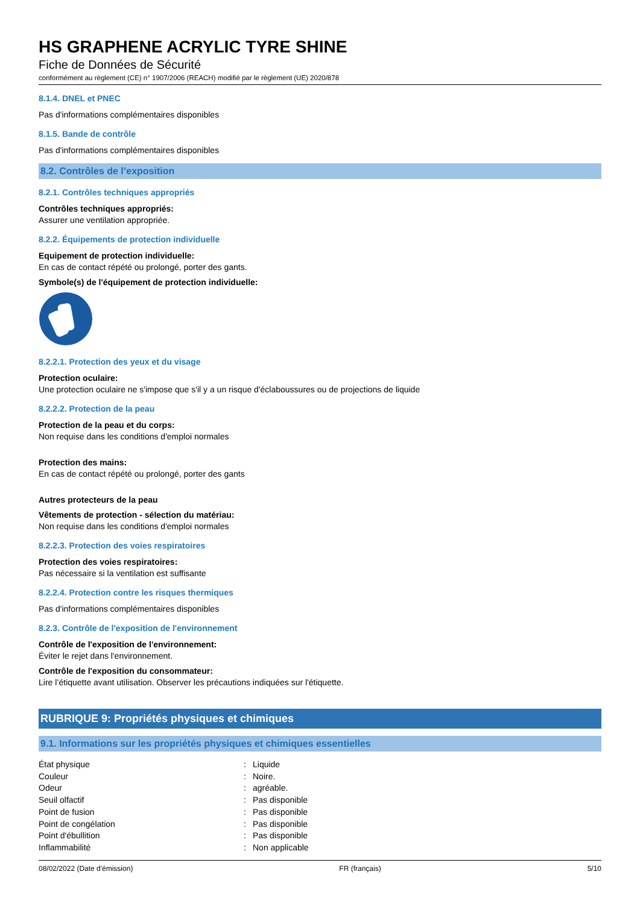HS GRAPHENE ACRYLIC TYRE SHINE
Fiche de Données de Sécurité
conformément au règlement (CE) n° 1907/2006 (REACH) modifié par le règlement (UE) 2020/878
8.1.4. DNEL et PNEC
Pas d'informations complémentaires disponibles
8.1.5. Bande de contrôle
Pas d'informations complémentaires disponibles
8.2. Contrôles de l’exposition
8.2.1. Contrôles techniques appropriés
Contrôles techniques appropriés:
Assurer une ventilation appropriée.
8.2.2. Équipements de protection individuelle
Equipement de protection individuelle:
En cas de contact répété ou prolongé, porter des gants.
Symbole(s) de l'équipement de protection individuelle:
8.2.2.1. Protection des yeux et du visage
Protection oculaire:
Une protection oculaire ne s'impose que s'il y a un risque d'éclaboussures ou de projections de liquide
8.2.2.2. Protection de la peau
Protection de la peau et du corps:
Non requise dans les conditions d'emploi normales
Protection des mains:
En cas de contact répété ou prolongé, porter des gants
Autres protecteurs de la peau
Vêtements de protection - sélection du matériau:
Non requise dans les conditions d'emploi normales
8.2.2.3. Protection des voies respiratoires
Protection des voies respiratoires:
Pas nécessaire si la ventilation est suffisante
8.2.2.4. Protection contre les risques thermiques
Pas d'informations complémentaires disponibles
8.2.3. Contrôle de l'exposition de l'environnement
Contrôle de l'exposition de l'environnement:
Éviter le rejet dans l'environnement.
Contrôle de l'exposition du consommateur:
Lire l’étiquette avant utilisation. Observer les précautions indiquées sur l'étiquette.
RUBRIQUE 9: Propriétés physiques et chimiques
9.1. Informations sur les propriétés physiques et chimiques essentielles
| État physique | : | Liquide |
| Couleur | : | Noire. |
| Odeur | : | agréable. |
| Seuil olfactif | : | Pas disponible |
| Point de fusion | : | Pas disponible |
| Point de congélation | : | Pas disponible |
| Point d'ébullition | : | Pas disponible |
| Inflammabilité | : | Non applicable |
08/02/2022 (Date d'émission) FR (français) 5/10